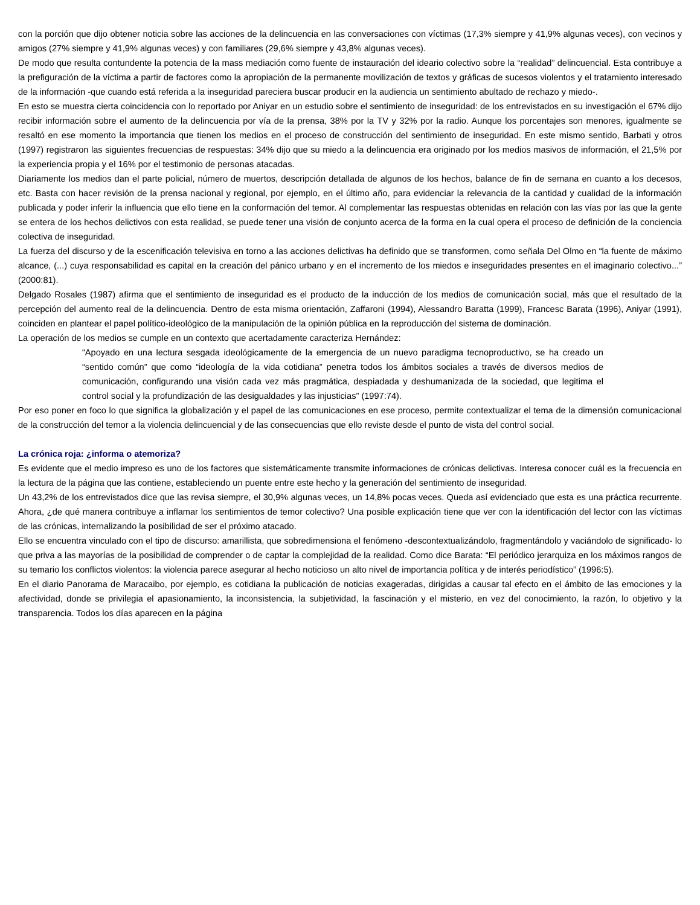con la porción que dijo obtener noticia sobre las acciones de la delincuencia en las conversaciones con víctimas (17,3% siempre y 41,9% algunas veces), con vecinos y amigos (27% siempre y 41,9% algunas veces) y con familiares (29,6% siempre y 43,8% algunas veces).
De modo que resulta contundente la potencia de la mass mediación como fuente de instauración del ideario colectivo sobre la “realidad” delincuencial. Esta contribuye a la prefiguración de la víctima a partir de factores como la apropiación de la permanente movilización de textos y gráficas de sucesos violentos y el tratamiento interesado de la información -que cuando está referida a la inseguridad pareciera buscar producir en la audiencia un sentimiento abultado de rechazo y miedo-.
En esto se muestra cierta coincidencia con lo reportado por Aniyar en un estudio sobre el sentimiento de inseguridad: de los entrevistados en su investigación el 67% dijo recibir información sobre el aumento de la delincuencia por vía de la prensa, 38% por la TV y 32% por la radio. Aunque los porcentajes son menores, igualmente se resaltó en ese momento la importancia que tienen los medios en el proceso de construcción del sentimiento de inseguridad. En este mismo sentido, Barbati y otros (1997) registraron las siguientes frecuencias de respuestas: 34% dijo que su miedo a la delincuencia era originado por los medios masivos de información, el 21,5% por la experiencia propia y el 16% por el testimonio de personas atacadas.
Diariamente los medios dan el parte policial, número de muertos, descripción detallada de algunos de los hechos, balance de fin de semana en cuanto a los decesos, etc. Basta con hacer revisión de la prensa nacional y regional, por ejemplo, en el último año, para evidenciar la relevancia de la cantidad y cualidad de la información publicada y poder inferir la influencia que ello tiene en la conformación del temor. Al complementar las respuestas obtenidas en relación con las vías por las que la gente se entera de los hechos delictivos con esta realidad, se puede tener una visión de conjunto acerca de la forma en la cual opera el proceso de definición de la conciencia colectiva de inseguridad.
La fuerza del discurso y de la escenificación televisiva en torno a las acciones delictivas ha definido que se transformen, como señala Del Olmo en “la fuente de máximo alcance, (...) cuya responsabilidad es capital en la creación del pánico urbano y en el incremento de los miedos e inseguridades presentes en el imaginario colectivo...” (2000:81).
Delgado Rosales (1987) afirma que el sentimiento de inseguridad es el producto de la inducción de los medios de comunicación social, más que el resultado de la percepción del aumento real de la delincuencia. Dentro de esta misma orientación, Zaffaroni (1994), Alessandro Baratta (1999), Francesc Barata (1996), Aniyar (1991), coinciden en plantear el papel político-ideológico de la manipulación de la opinión pública en la reproducción del sistema de dominación.
La operación de los medios se cumple en un contexto que acertadamente caracteriza Hernández:
“Apoyado en una lectura sesgada ideológicamente de la emergencia de un nuevo paradigma tecnoproductivo, se ha creado un “sentido común” que como “ideología de la vida cotidiana” penetra todos los ámbitos sociales a través de diversos medios de comunicación, configurando una visión cada vez más pragmática, despiadada y deshumanizada de la sociedad, que legitima el control social y la profundización de las desigualdades y las injusticias” (1997:74).
Por eso poner en foco lo que significa la globalización y el papel de las comunicaciones en ese proceso, permite contextualizar el tema de la dimensión comunicacional de la construcción del temor a la violencia delincuencial y de las consecuencias que ello reviste desde el punto de vista del control social.
La crónica roja: ¿informa o atemoriza?
Es evidente que el medio impreso es uno de los factores que sistemáticamente transmite informaciones de crónicas delictivas. Interesa conocer cuál es la frecuencia en la lectura de la página que las contiene, estableciendo un puente entre este hecho y la generación del sentimiento de inseguridad.
Un 43,2% de los entrevistados dice que las revisa siempre, el 30,9% algunas veces, un 14,8% pocas veces. Queda así evidenciado que esta es una práctica recurrente. Ahora, ¿de qué manera contribuye a inflamar los sentimientos de temor colectivo? Una posible explicación tiene que ver con la identificación del lector con las víctimas de las crónicas, internalizando la posibilidad de ser el próximo atacado.
Ello se encuentra vinculado con el tipo de discurso: amarillista, que sobredimensiona el fenómeno -descontextualizándolo, fragmentándolo y vaciándolo de significado- lo que priva a las mayorías de la posibilidad de comprender o de captar la complejidad de la realidad. Como dice Barata: “El periódico jerarquiza en los máximos rangos de su temario los conflictos violentos: la violencia parece asegurar al hecho noticioso un alto nivel de importancia política y de interés periodístico” (1996:5).
En el diario Panorama de Maracaibo, por ejemplo, es cotidiana la publicación de noticias exageradas, dirigidas a causar tal efecto en el ámbito de las emociones y la afectividad, donde se privilegia el apasionamiento, la inconsistencia, la subjetividad, la fascinación y el misterio, en vez del conocimiento, la razón, lo objetivo y la transparencia. Todos los días aparecen en la página